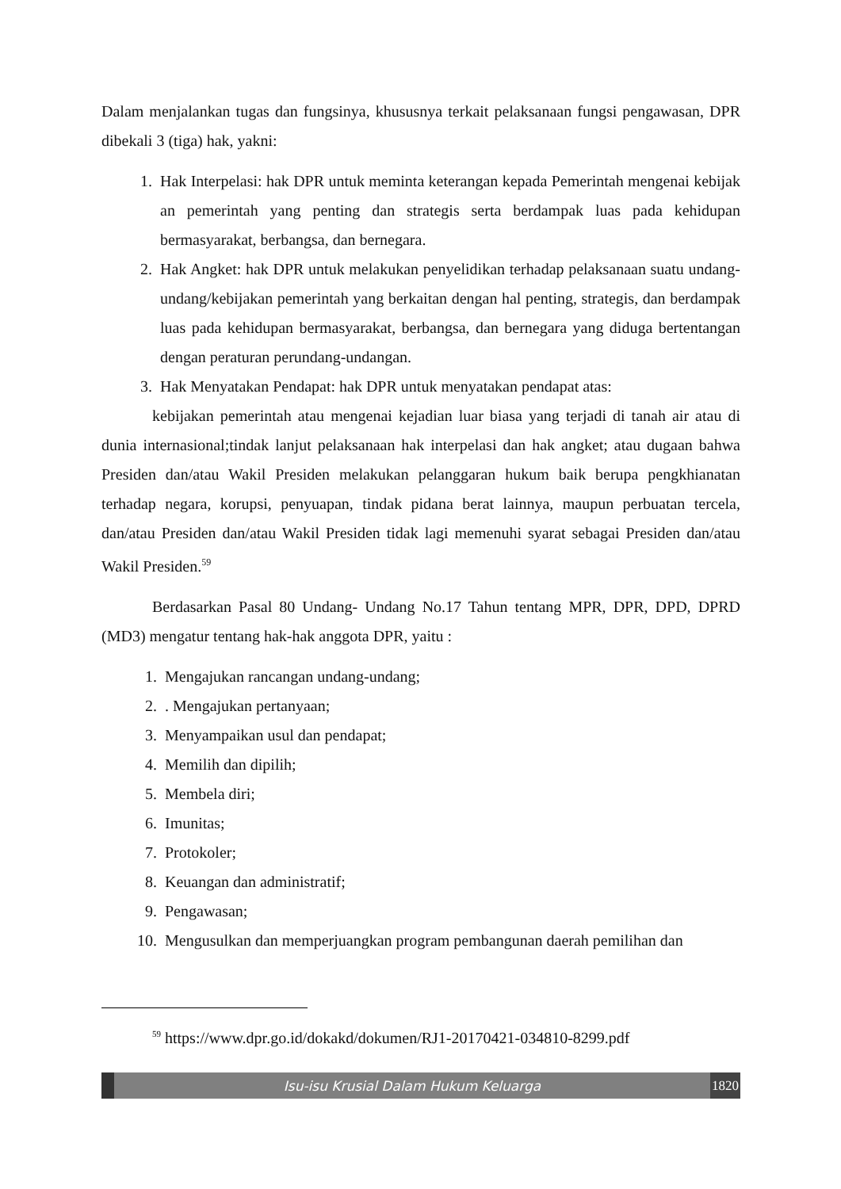Dalam menjalankan tugas dan fungsinya, khususnya terkait pelaksanaan fungsi pengawasan, DPR dibekali 3 (tiga) hak, yakni:
1. Hak Interpelasi: hak DPR untuk meminta keterangan kepada Pemerintah mengenai kebijak an pemerintah yang penting dan strategis serta berdampak luas pada kehidupan bermasyarakat, berbangsa, dan bernegara.
2. Hak Angket: hak DPR untuk melakukan penyelidikan terhadap pelaksanaan suatu undang-undang/kebijakan pemerintah yang berkaitan dengan hal penting, strategis, dan berdampak luas pada kehidupan bermasyarakat, berbangsa, dan bernegara yang diduga bertentangan dengan peraturan perundang-undangan.
3. Hak Menyatakan Pendapat: hak DPR untuk menyatakan pendapat atas:
kebijakan pemerintah atau mengenai kejadian luar biasa yang terjadi di tanah air atau di dunia internasional;tindak lanjut pelaksanaan hak interpelasi dan hak angket; atau dugaan bahwa Presiden dan/atau Wakil Presiden melakukan pelanggaran hukum baik berupa pengkhianatan terhadap negara, korupsi, penyuapan, tindak pidana berat lainnya, maupun perbuatan tercela, dan/atau Presiden dan/atau Wakil Presiden tidak lagi memenuhi syarat sebagai Presiden dan/atau Wakil Presiden.<sup>59</sup>
Berdasarkan Pasal 80 Undang- Undang No.17 Tahun tentang MPR, DPR, DPD, DPRD (MD3) mengatur tentang hak-hak anggota DPR, yaitu :
1. Mengajukan rancangan undang-undang;
2.. Mengajukan pertanyaan;
3. Menyampaikan usul dan pendapat;
4. Memilih dan dipilih;
5. Membela diri;
6. Imunitas;
7. Protokoler;
8. Keuangan dan administratif;
9. Pengawasan;
10. Mengusulkan dan memperjuangkan program pembangunan daerah pemilihan dan
<sup>59</sup> https://www.dpr.go.id/dokakd/dokumen/RJ1-20170421-034810-8299.pdf
Isu-isu Krusial Dalam Hukum Keluarga 1820